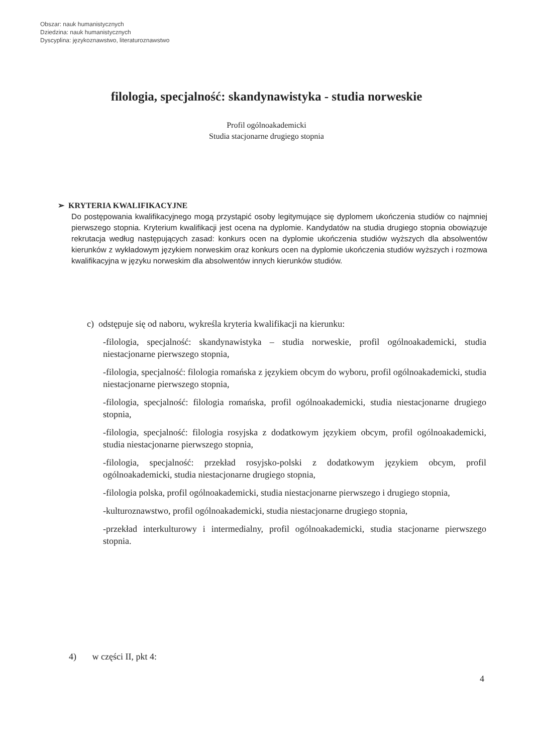Obszar: nauk humanistycznych
Dziedzina: nauk humanistycznych
Dyscyplina: językoznawstwo, literaturoznawstwo
filologia, specjalność: skandynawistyka - studia norweskie
Profil ogólnoakademicki
Studia stacjonarne drugiego stopnia
➢ KRYTERIA KWALIFIKACYJNE
Do postępowania kwalifikacyjnego mogą przystąpić osoby legitymujące się dyplomem ukończenia studiów co najmniej pierwszego stopnia. Kryterium kwalifikacji jest ocena na dyplomie. Kandydatów na studia drugiego stopnia obowiązuje rekrutacja według następujących zasad: konkurs ocen na dyplomie ukończenia studiów wyższych dla absolwentów kierunków z wykładowym językiem norweskim oraz konkurs ocen na dyplomie ukończenia studiów wyższych i rozmowa kwalifikacyjna w języku norweskim dla absolwentów innych kierunków studiów.
c) odstępuje się od naboru, wykreśla kryteria kwalifikacji na kierunku:
-filologia, specjalność: skandynawistyka – studia norweskie, profil ogólnoakademicki, studia niestacjonarne pierwszego stopnia,
-filologia, specjalność: filologia romańska z językiem obcym do wyboru, profil ogólnoakademicki, studia niestacjonarne pierwszego stopnia,
-filologia, specjalność: filologia romańska, profil ogólnoakademicki, studia niestacjonarne drugiego stopnia,
-filologia, specjalność: filologia rosyjska z dodatkowym językiem obcym, profil ogólnoakademicki, studia niestacjonarne pierwszego stopnia,
-filologia, specjalność: przekład rosyjsko-polski z dodatkowym językiem obcym, profil ogólnoakademicki, studia niestacjonarne drugiego stopnia,
-filologia polska, profil ogólnoakademicki, studia niestacjonarne pierwszego i drugiego stopnia,
-kulturoznawstwo, profil ogólnoakademicki, studia niestacjonarne drugiego stopnia,
-przekład interkulturowy i intermedialny, profil ogólnoakademicki, studia stacjonarne pierwszego stopnia.
4) w części II, pkt 4:
4